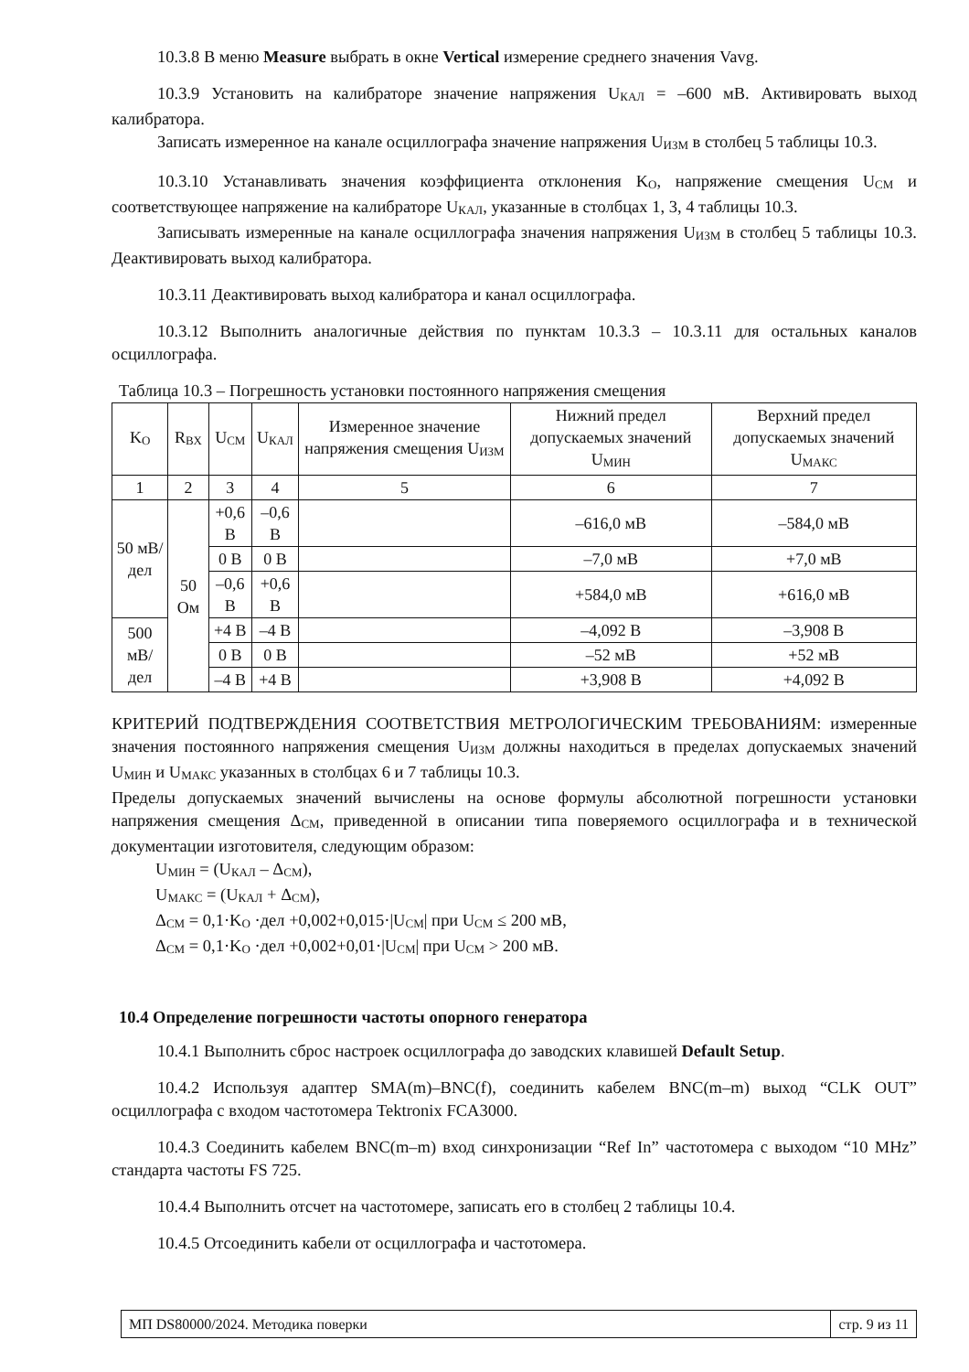10.3.8 В меню Measure выбрать в окне Vertical измерение среднего значения Vavg.
10.3.9 Установить на калибраторе значение напряжения U<sub>КАЛ</sub> = –600 мВ. Активировать выход калибратора.
Записать измеренное на канале осциллографа значение напряжения U<sub>ИЗМ</sub> в столбец 5 таблицы 10.3.
10.3.10 Устанавливать значения коэффициента отклонения K<sub>O</sub>, напряжение смещения U<sub>СМ</sub> и соответствующее напряжение на калибраторе U<sub>КАЛ</sub>, указанные в столбцах 1, 3, 4 таблицы 10.3.
Записывать измеренные на канале осциллографа значения напряжения U<sub>ИЗМ</sub> в столбец 5 таблицы 10.3. Деактивировать выход калибратора.
10.3.11 Деактивировать выход калибратора и канал осциллографа.
10.3.12 Выполнить аналогичные действия по пунктам 10.3.3 – 10.3.11 для остальных каналов осциллографа.
Таблица 10.3 – Погрешность установки постоянного напряжения смещения
| K<sub>O</sub> | R<sub>ВХ</sub> | U<sub>СМ</sub> | U<sub>КАЛ</sub> | Измеренное значение напряжения смещения U<sub>ИЗМ</sub> | Нижний предел допускаемых значений U<sub>МИН</sub> | Верхний предел допускаемых значений U<sub>МАКС</sub> |
| --- | --- | --- | --- | --- | --- | --- |
| 1 | 2 | 3 | 4 | 5 | 6 | 7 |
| 50 мВ/дел | 50 Ом | +0,6 В | –0,6 В | | –616,0 мВ | –584,0 мВ |
| | | 0 В | 0 В | | –7,0 мВ | +7,0 мВ |
| | | –0,6 В | +0,6 В | | +584,0 мВ | +616,0 мВ |
| 500 мВ/дел | | +4 В | –4 В | | –4,092 В | –3,908 В |
| | | 0 В | 0 В | | –52 мВ | +52 мВ |
| | | –4 В | +4 В | | +3,908 В | +4,092 В |
КРИТЕРИЙ ПОДТВЕРЖДЕНИЯ СООТВЕТСТВИЯ МЕТРОЛОГИЧЕСКИМ ТРЕБОВАНИЯМ: измеренные значения постоянного напряжения смещения U<sub>ИЗМ</sub> должны находиться в пределах допускаемых значений U<sub>МИН</sub> и U<sub>МАКС</sub> указанных в столбцах 6 и 7 таблицы 10.3.
Пределы допускаемых значений вычислены на основе формулы абсолютной погрешности установки напряжения смещения Δ<sub>СМ</sub>, приведенной в описании типа поверяемого осциллографа и в технической документации изготовителя, следующим образом:
U<sub>МИН</sub> = (U<sub>КАЛ</sub> – Δ<sub>СМ</sub>),
U<sub>МАКС</sub> = (U<sub>КАЛ</sub> + Δ<sub>СМ</sub>),
Δ<sub>СМ</sub> = 0,1·K<sub>O</sub> ·дел +0,002+0,015·|U<sub>СМ</sub>| при U<sub>СМ</sub> ≤ 200 мВ,
Δ<sub>СМ</sub> = 0,1·K<sub>O</sub> ·дел +0,002+0,01·|U<sub>СМ</sub>| при U<sub>СМ</sub> > 200 мВ.
10.4 Определение погрешности частоты опорного генератора
10.4.1 Выполнить сброс настроек осциллографа до заводских клавишей Default Setup.
10.4.2 Используя адаптер SMA(m)–BNC(f), соединить кабелем BNC(m–m) выход “CLK OUT” осциллографа с входом частотомера Tektronix FCA3000.
10.4.3 Соединить кабелем BNC(m–m) вход синхронизации “Ref In” частотомера с выходом “10 MHz” стандарта частоты FS 725.
10.4.4 Выполнить отсчет на частотомере, записать его в столбец 2 таблицы 10.4.
10.4.5 Отсоединить кабели от осциллографа и частотомера.
МП DS80000/2024. Методика поверки
стр. 9 из 11